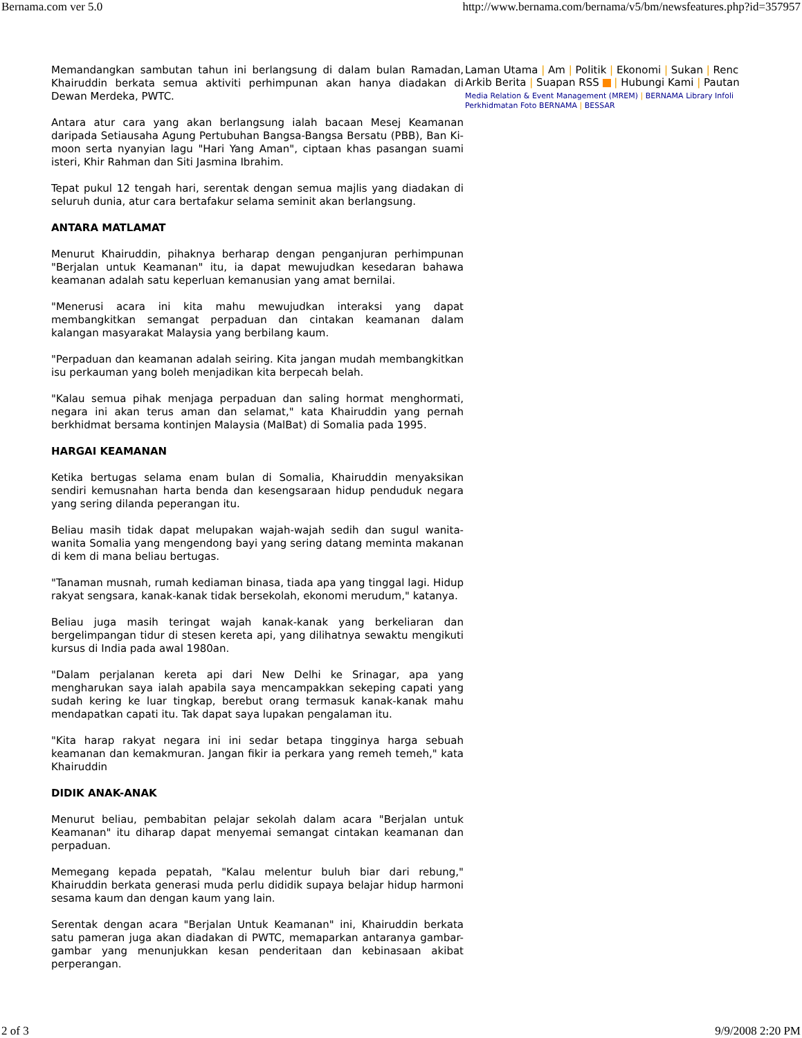Bernama.com ver 5.0 http://www.bernama.com/bernama/v5/bm/newsfeatures.php?id=357957
Memandangkan sambutan tahun ini berlangsung di dalam bulan Ramadan, Khairuddin berkata semua aktiviti perhimpunan akan hanya diadakan di Dewan Merdeka, PWTC.
Antara atur cara yang akan berlangsung ialah bacaan Mesej Keamanan daripada Setiausaha Agung Pertubuhan Bangsa-Bangsa Bersatu (PBB), Ban Ki-moon serta nyanyian lagu "Hari Yang Aman", ciptaan khas pasangan suami isteri, Khir Rahman dan Siti Jasmina Ibrahim.
Tepat pukul 12 tengah hari, serentak dengan semua majlis yang diadakan di seluruh dunia, atur cara bertafakur selama seminit akan berlangsung.
ANTARA MATLAMAT
Menurut Khairuddin, pihaknya berharap dengan penganjuran perhimpunan "Berjalan untuk Keamanan" itu, ia dapat mewujudkan kesedaran bahawa keamanan adalah satu keperluan kemanusian yang amat bernilai.
"Menerusi acara ini kita mahu mewujudkan interaksi yang dapat membangkitkan semangat perpaduan dan cintakan keamanan dalam kalangan masyarakat Malaysia yang berbilang kaum.
"Perpaduan dan keamanan adalah seiring. Kita jangan mudah membangkitkan isu perkauman yang boleh menjadikan kita berpecah belah.
"Kalau semua pihak menjaga perpaduan dan saling hormat menghormati, negara ini akan terus aman dan selamat," kata Khairuddin yang pernah berkhidmat bersama kontinjen Malaysia (MalBat) di Somalia pada 1995.
HARGAI KEAMANAN
Ketika bertugas selama enam bulan di Somalia, Khairuddin menyaksikan sendiri kemusnahan harta benda dan kesengsaraan hidup penduduk negara yang sering dilanda peperangan itu.
Beliau masih tidak dapat melupakan wajah-wajah sedih dan sugul wanita-wanita Somalia yang mengendong bayi yang sering datang meminta makanan di kem di mana beliau bertugas.
"Tanaman musnah, rumah kediaman binasa, tiada apa yang tinggal lagi. Hidup rakyat sengsara, kanak-kanak tidak bersekolah, ekonomi merudum," katanya.
Beliau juga masih teringat wajah kanak-kanak yang berkeliaran dan bergelimpangan tidur di stesen kereta api, yang dilihatnya sewaktu mengikuti kursus di India pada awal 1980an.
"Dalam perjalanan kereta api dari New Delhi ke Srinagar, apa yang mengharukan saya ialah apabila saya mencampakkan sekeping capati yang sudah kering ke luar tingkap, berebut orang termasuk kanak-kanak mahu mendapatkan capati itu. Tak dapat saya lupakan pengalaman itu.
"Kita harap rakyat negara ini ini sedar betapa tingginya harga sebuah keamanan dan kemakmuran. Jangan fikir ia perkara yang remeh temeh," kata Khairuddin
DIDIK ANAK-ANAK
Menurut beliau, pembabitan pelajar sekolah dalam acara "Berjalan untuk Keamanan" itu diharap dapat menyemai semangat cintakan keamanan dan perpaduan.
Memegang kepada pepatah, "Kalau melentur buluh biar dari rebung," Khairuddin berkata generasi muda perlu dididik supaya belajar hidup harmoni sesama kaum dan dengan kaum yang lain.
Serentak dengan acara "Berjalan Untuk Keamanan" ini, Khairuddin berkata satu pameran juga akan diadakan di PWTC, memaparkan antaranya gambar-gambar yang menunjukkan kesan penderitaan dan kebinasaan akibat perperangan.
Laman Utama | Am | Politik | Ekonomi | Sukan | Renc
Arkib Berita | Suapan RSS | Hubungi Kami | Pautan
Media Relation & Event Management (MREM) | BERNAMA Library Infoli
Perkhidmatan Foto BERNAMA | BESSAR
2 of 3 9/9/2008 2:20 PM